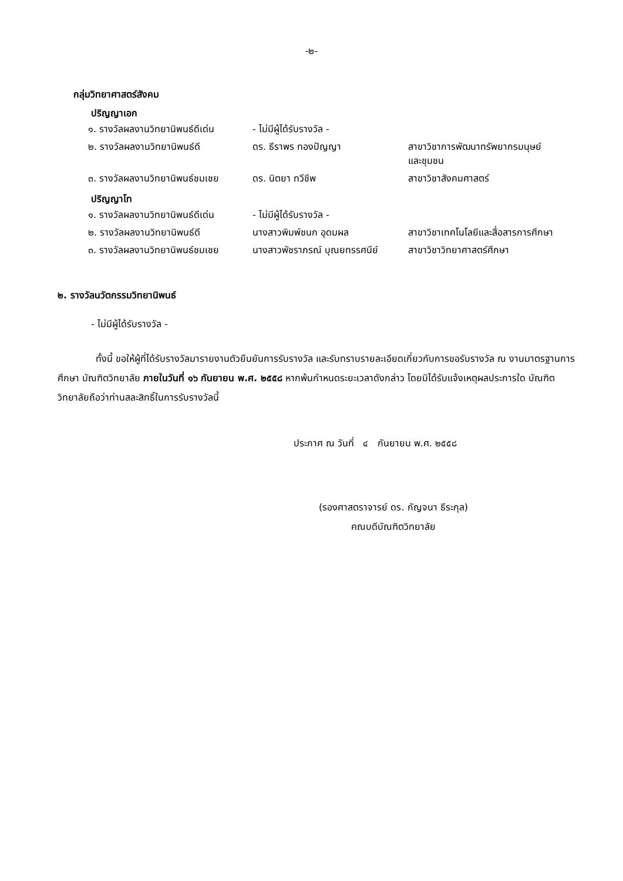-๒-
กลุ่มวิทยาศาสตร์สังคม
ปริญญาเอก
| ๑. รางวัลผลงานวิทยานิพนธ์ดีเด่น | - ไม่มีผู้ได้รับรางวัล - | |
| ๒. รางวัลผลงานวิทยานิพนธ์ดี | ดร. ธีราพร ทองปัญญา | สาขาวิชาการพัฒนาทรัพยากรมนุษย์ และชุมชน |
| ๓. รางวัลผลงานวิทยานิพนธ์ชมเชย | ดร. นิตยา ทวีชีพ | สาขาวิชาสังคมศาสตร์ |
ปริญญาโท
| ๑. รางวัลผลงานวิทยานิพนธ์ดีเด่น | - ไม่มีผู้ได้รับรางวัล - | |
| ๒. รางวัลผลงานวิทยานิพนธ์ดี | นางสาวพิมพ์ชนก อุดมผล | สาขาวิชาเทคโนโลยีและสื่อสารการศึกษา |
| ๓. รางวัลผลงานวิทยานิพนธ์ชมเชย | นางสาวพัชราภรณ์ บุณยทรรศนีย์ | สาขาวิชาวิทยาศาสตร์ศึกษา |
๒. รางวัลนวัตกรรมวิทยานิพนธ์
- ไม่มีผู้ได้รับรางวัล -
ทั้งนี้ ขอให้ผู้ที่ได้รับรางวัลมารายงานตัวยืนยันการรับรางวัล และรับทราบรายละเอียดเกี่ยวกับการขอรับรางวัล ณ งานมาตรฐานการศึกษา บัณฑิตวิทยาลัย ภายในวันที่ ๑๖ กันยายน พ.ศ. ๒๕๕๘ หากพ้นกำหนดระยะเวลาดังกล่าว โดยมิได้รับแจ้งเหตุผลประการใด บัณฑิตวิทยาลัยถือว่าท่านสละสิทธิ์ในการรับรางวัลนี้
ประกาศ ณ วันที่ ๔ กันยายน พ.ศ. ๒๕๕๘
(รองศาสตราจารย์ ดร. กัญจนา ธีระกุล)
คณบดีบัณฑิตวิทยาลัย